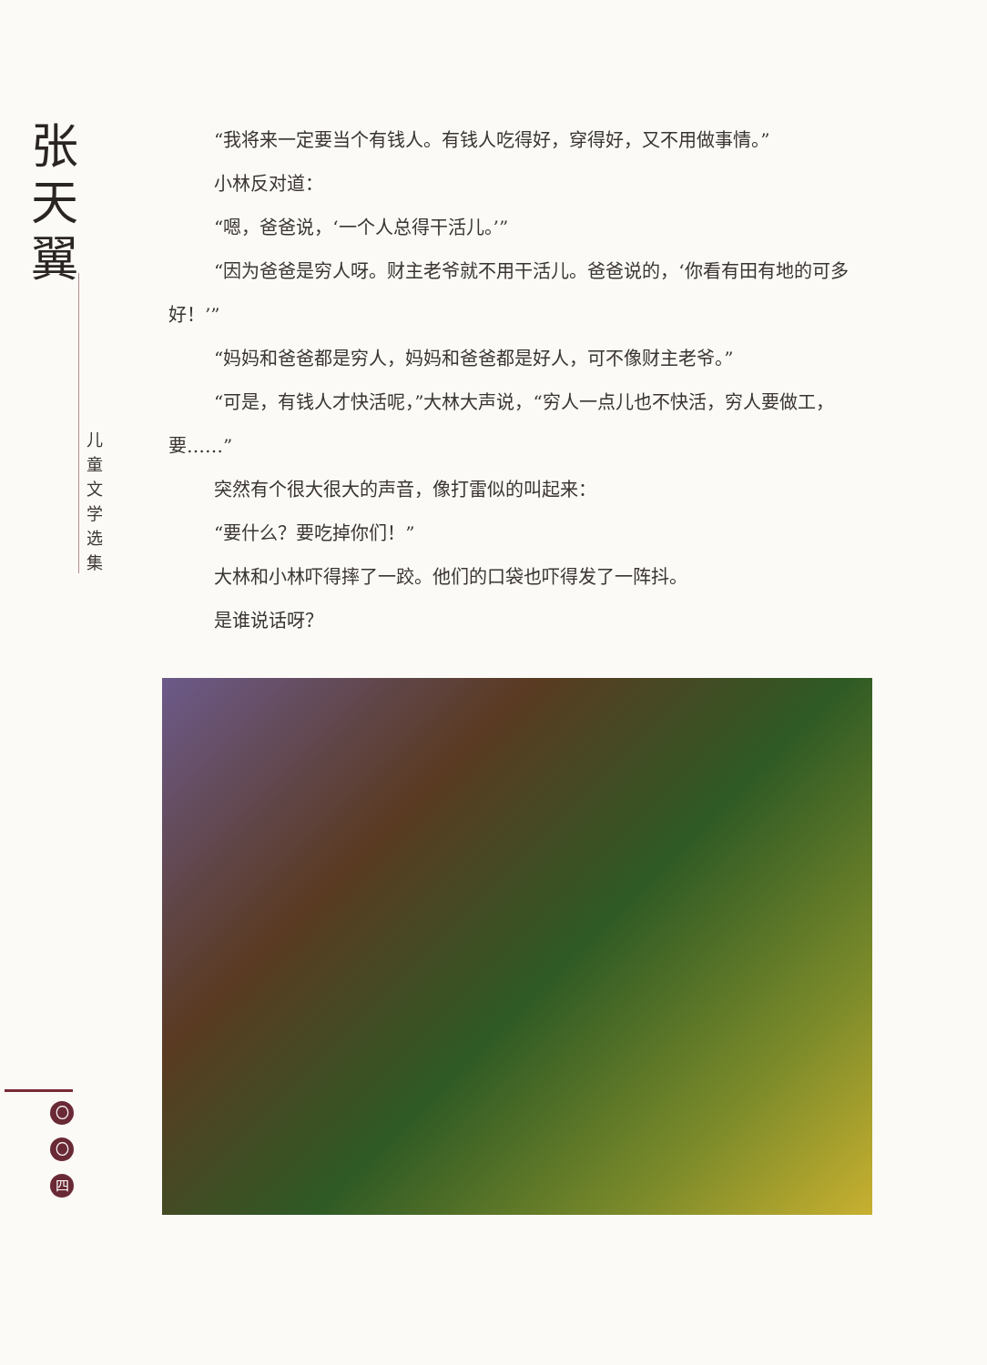张
天
翼
儿 童 文 学 选 集
“我将来一定要当个有钱人。有钱人吃得好，穿得好，又不用做事情。”
小林反对道：
“嗯，爸爸说，‘一个人总得干活儿。’”
“因为爸爸是穷人呀。财主老爷就不用干活儿。爸爸说的，‘你看有田有地的可多好！’”
“妈妈和爸爸都是穷人，妈妈和爸爸都是好人，可不像财主老爷。”
“可是，有钱人才快活呢，”大林大声说，“穷人一点儿也不快活，穷人要做工，要……”
突然有个很大很大的声音，像打雷似的叫起来：
“要什么？要吃掉你们！”
大林和小林吓得摔了一跤。他们的口袋也吓得发了一阵抖。
是谁说话呀？
〇
〇
四